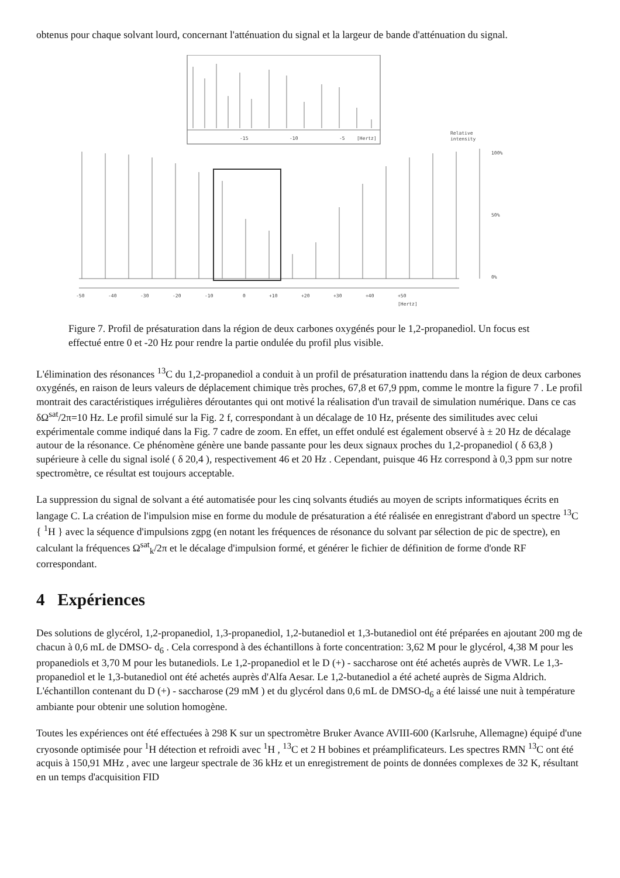obtenus pour chaque solvant lourd, concernant l'atténuation du signal et la largeur de bande d'atténuation du signal.
-15
-10
-5
[Hertz]
Relative
intensity
100%
50%
0%
-50
-40
-30
-20
-10
0
+10
+20
+30
+40
+50
[Hertz]
Figure 7. Profil de présaturation dans la région de deux carbones oxygénés pour le 1,2-propanediol. Un focus est effectué entre 0 et -20 Hz pour rendre la partie ondulée du profil plus visible.
L'élimination des résonances <sup>13</sup>C du 1,2-propanediol a conduit à un profil de présaturation inattendu dans la région de deux carbones oxygénés, en raison de leurs valeurs de déplacement chimique très proches, 67,8 et 67,9 ppm, comme le montre la figure 7 . Le profil montrait des caractéristiques irrégulières déroutantes qui ont motivé la réalisation d'un travail de simulation numérique. Dans ce cas δΩ<sup>sat</sup>/2π=10 Hz. Le profil simulé sur la Fig. 2 f, correspondant à un décalage de 10 Hz, présente des similitudes avec celui expérimentale comme indiqué dans la Fig. 7 cadre de zoom. En effet, un effet ondulé est également observé à ± 20 Hz de décalage autour de la résonance. Ce phénomène génère une bande passante pour les deux signaux proches du 1,2-propanediol ( δ 63,8 ) supérieure à celle du signal isolé ( δ 20,4 ), respectivement 46 et 20 Hz . Cependant, puisque 46 Hz correspond à 0,3 ppm sur notre spectromètre, ce résultat est toujours acceptable.
La suppression du signal de solvant a été automatisée pour les cinq solvants étudiés au moyen de scripts informatiques écrits en langage C. La création de l'impulsion mise en forme du module de présaturation a été réalisée en enregistrant d'abord un spectre <sup>13</sup>C { <sup>1</sup>H } avec la séquence d'impulsions zgpg (en notant les fréquences de résonance du solvant par sélection de pic de spectre), en calculant la fréquences Ω<sup>sat</sup><sub>k</sub>/2π et le décalage d'impulsion formé, et générer le fichier de définition de forme d'onde RF correspondant.
4 Expériences
Des solutions de glycérol, 1,2-propanediol, 1,3-propanediol, 1,2-butanediol et 1,3-butanediol ont été préparées en ajoutant 200 mg de chacun à 0,6 mL de DMSO- d<sub>6</sub> . Cela correspond à des échantillons à forte concentration: 3,62 M pour le glycérol, 4,38 M pour les propanediols et 3,70 M pour les butanediols. Le 1,2-propanediol et le D (+) - saccharose ont été achetés auprès de VWR. Le 1,3-propanediol et le 1,3-butanediol ont été achetés auprès d'Alfa Aesar. Le 1,2-butanediol a été acheté auprès de Sigma Aldrich. L'échantillon contenant du D (+) - saccharose (29 mM ) et du glycérol dans 0,6 mL de DMSO-d<sub>6</sub> a été laissé une nuit à température ambiante pour obtenir une solution homogène.
Toutes les expériences ont été effectuées à 298 K sur un spectromètre Bruker Avance AVIII-600 (Karlsruhe, Allemagne) équipé d'une cryosonde optimisée pour <sup>1</sup>H détection et refroidi avec <sup>1</sup>H , <sup>13</sup>C et 2 H bobines et préamplificateurs. Les spectres RMN <sup>13</sup>C ont été acquis à 150,91 MHz , avec une largeur spectrale de 36 kHz et un enregistrement de points de données complexes de 32 K, résultant en un temps d'acquisition FID